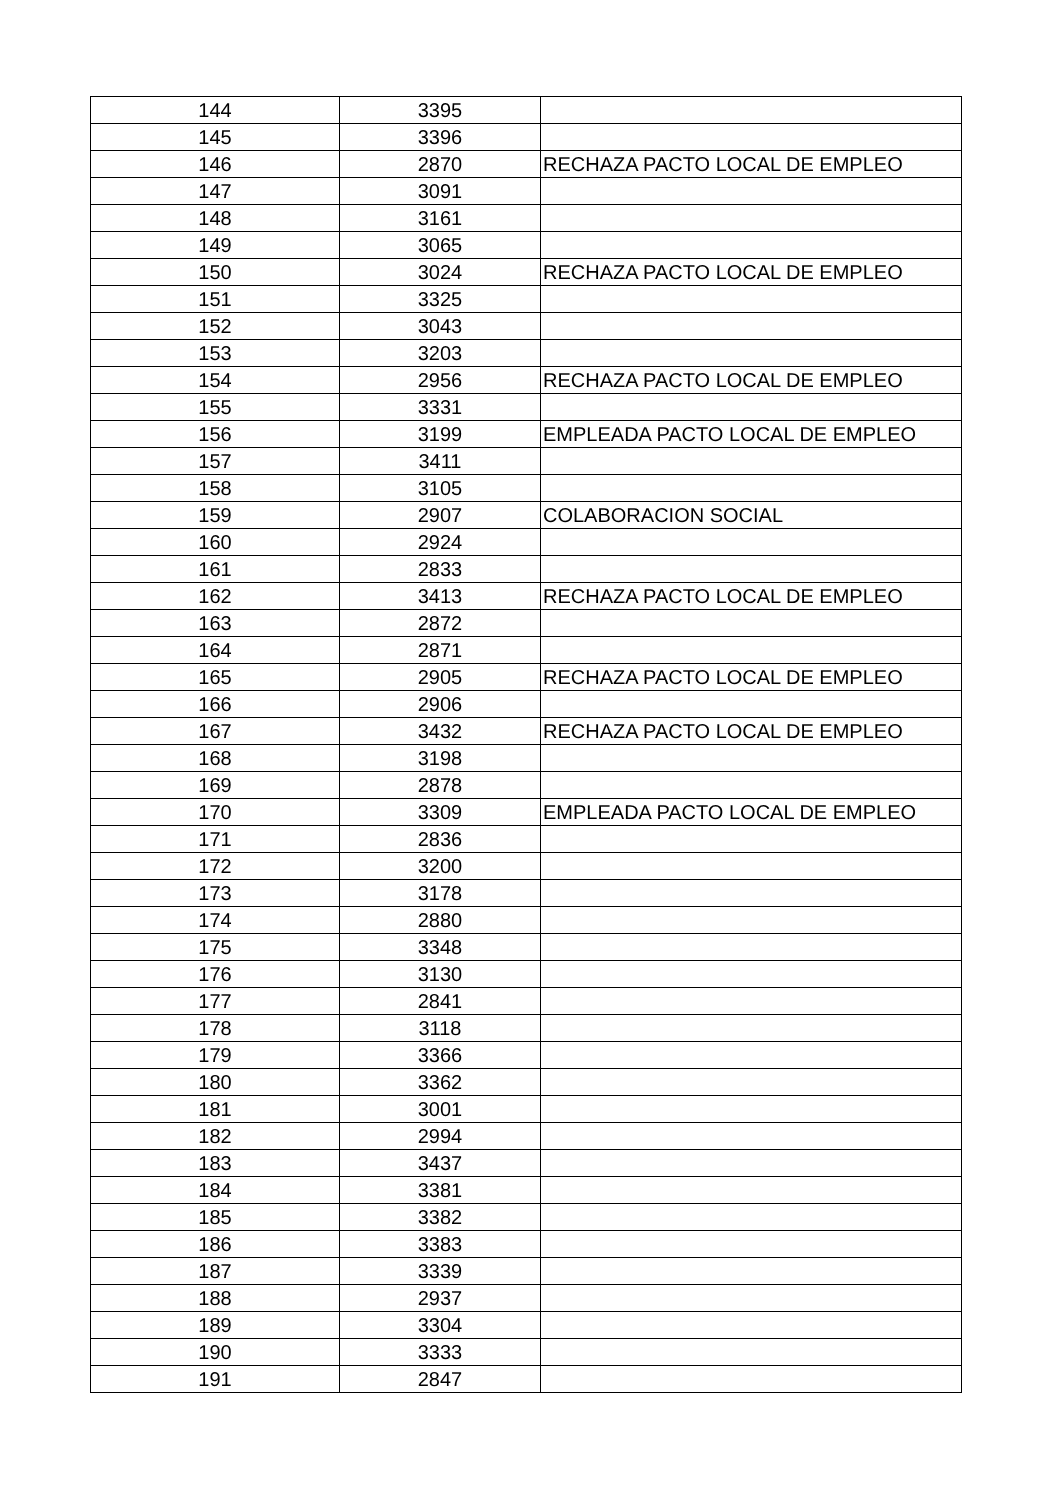| 144 | 3395 | |
| 145 | 3396 | |
| 146 | 2870 | RECHAZA PACTO LOCAL DE EMPLEO |
| 147 | 3091 | |
| 148 | 3161 | |
| 149 | 3065 | |
| 150 | 3024 | RECHAZA PACTO LOCAL DE EMPLEO |
| 151 | 3325 | |
| 152 | 3043 | |
| 153 | 3203 | |
| 154 | 2956 | RECHAZA PACTO LOCAL DE EMPLEO |
| 155 | 3331 | |
| 156 | 3199 | EMPLEADA PACTO LOCAL DE EMPLEO |
| 157 | 3411 | |
| 158 | 3105 | |
| 159 | 2907 | COLABORACION SOCIAL |
| 160 | 2924 | |
| 161 | 2833 | |
| 162 | 3413 | RECHAZA PACTO LOCAL DE EMPLEO |
| 163 | 2872 | |
| 164 | 2871 | |
| 165 | 2905 | RECHAZA PACTO LOCAL DE EMPLEO |
| 166 | 2906 | |
| 167 | 3432 | RECHAZA PACTO LOCAL DE EMPLEO |
| 168 | 3198 | |
| 169 | 2878 | |
| 170 | 3309 | EMPLEADA PACTO LOCAL DE EMPLEO |
| 171 | 2836 | |
| 172 | 3200 | |
| 173 | 3178 | |
| 174 | 2880 | |
| 175 | 3348 | |
| 176 | 3130 | |
| 177 | 2841 | |
| 178 | 3118 | |
| 179 | 3366 | |
| 180 | 3362 | |
| 181 | 3001 | |
| 182 | 2994 | |
| 183 | 3437 | |
| 184 | 3381 | |
| 185 | 3382 | |
| 186 | 3383 | |
| 187 | 3339 | |
| 188 | 2937 | |
| 189 | 3304 | |
| 190 | 3333 | |
| 191 | 2847 | |